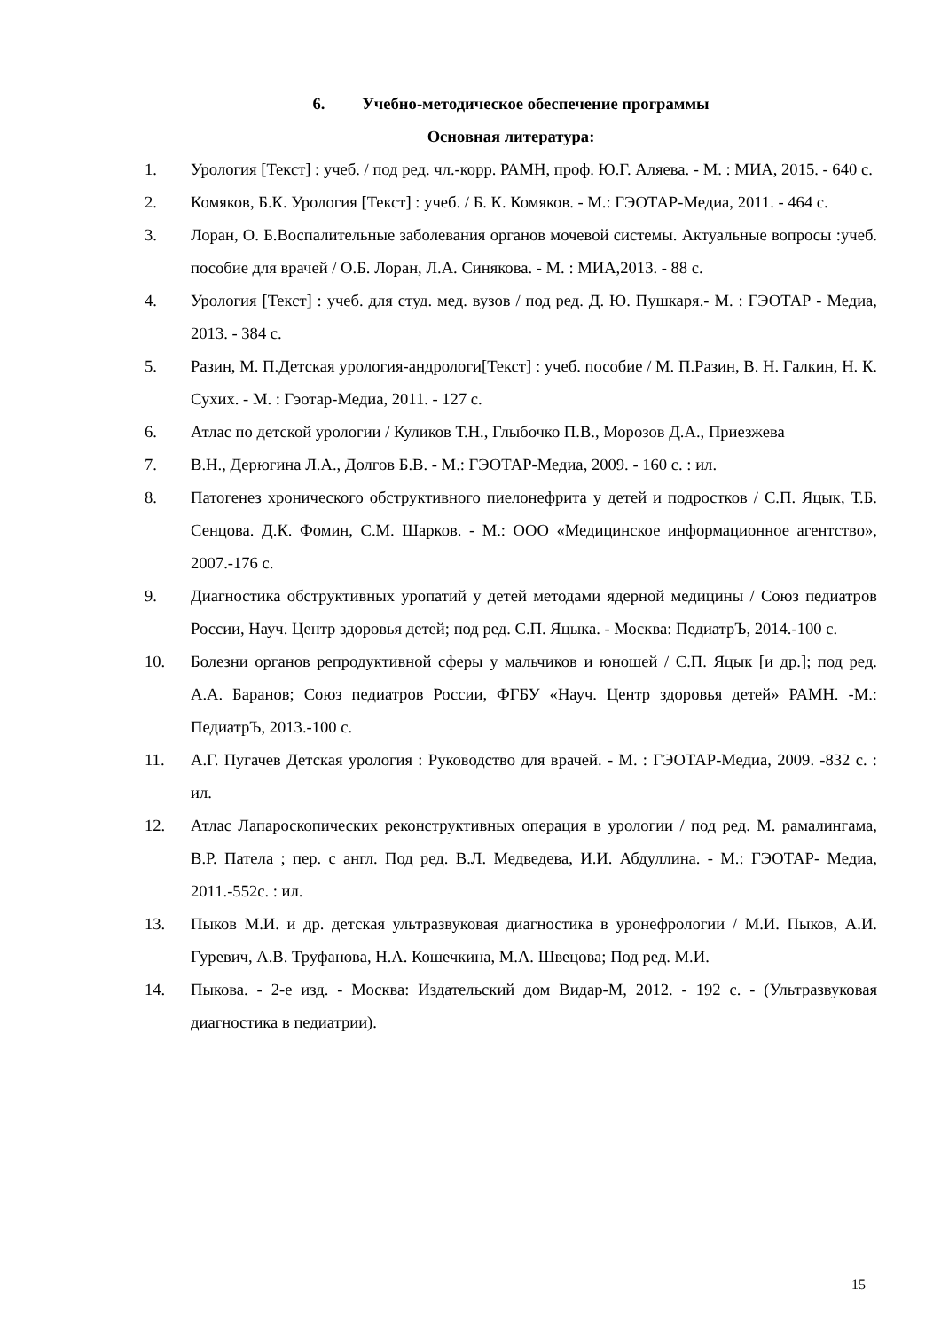6. Учебно-методическое обеспечение программы
Основная литература:
1. Урология [Текст] : учеб. / под ред. чл.-корр. РАМН, проф. Ю.Г. Аляева. - М. : МИА, 2015. - 640 с.
2. Комяков, Б.К. Урология [Текст] : учеб. / Б. К. Комяков. - М.: ГЭОТАР-Медиа, 2011. - 464 с.
3. Лоран, О. Б.Воспалительные заболевания органов мочевой системы. Актуальные вопросы :учеб. пособие для врачей / О.Б. Лоран, Л.А. Синякова. - М. : МИА,2013. - 88 с.
4. Урология [Текст] : учеб. для студ. мед. вузов / под ред. Д. Ю. Пушкаря.- М. : ГЭОТАР - Медиа, 2013. - 384 с.
5. Разин, М. П.Детская урология-андрологи[Текст] : учеб. пособие / М. П.Разин, В. Н. Галкин, Н. К. Сухих. - М. : Гэотар-Медиа, 2011. - 127 с.
6. Атлас по детской урологии / Куликов Т.Н., Глыбочко П.В., Морозов Д.А., Приезжева
7. В.Н., Дерюгина Л.А., Долгов Б.В. - М.: ГЭОТАР-Медиа, 2009. - 160 с. : ил.
8. Патогенез хронического обструктивного пиелонефрита у детей и подростков / С.П. Яцык, Т.Б. Сенцова. Д.К. Фомин, С.М. Шарков. - М.: ООО «Медицинское информационное агентство», 2007.-176 с.
9. Диагностика обструктивных уропатий у детей методами ядерной медицины / Союз педиатров России, Науч. Центр здоровья детей; под ред. С.П. Яцыка. - Москва: ПедиатрЪ, 2014.-100 с.
10. Болезни органов репродуктивной сферы у мальчиков и юношей / С.П. Яцык [и др.]; под ред. А.А. Баранов; Союз педиатров России, ФГБУ «Науч. Центр здоровья детей» РАМН. -М.: ПедиатрЪ, 2013.-100 с.
11. А.Г. Пугачев Детская урология : Руководство для врачей. - М. : ГЭОТАР-Медиа, 2009. -832 с. : ил.
12. Атлас Лапароскопических реконструктивных операция в урологии / под ред. М. рамалингама, В.Р. Патела ; пер. с англ. Под ред. В.Л. Медведева, И.И. Абдуллина. - М.: ГЭОТАР- Медиа, 2011.-552с. : ил.
13. Пыков М.И. и др. детская ультразвуковая диагностика в уронефрологии / М.И. Пыков, А.И. Гуревич, А.В. Труфанова, Н.А. Кошечкина, М.А. Швецова; Под ред. М.И.
14. Пыкова. - 2-е изд. - Москва: Издательский дом Видар-М, 2012. - 192 с. - (Ультразвуковая диагностика в педиатрии).
15